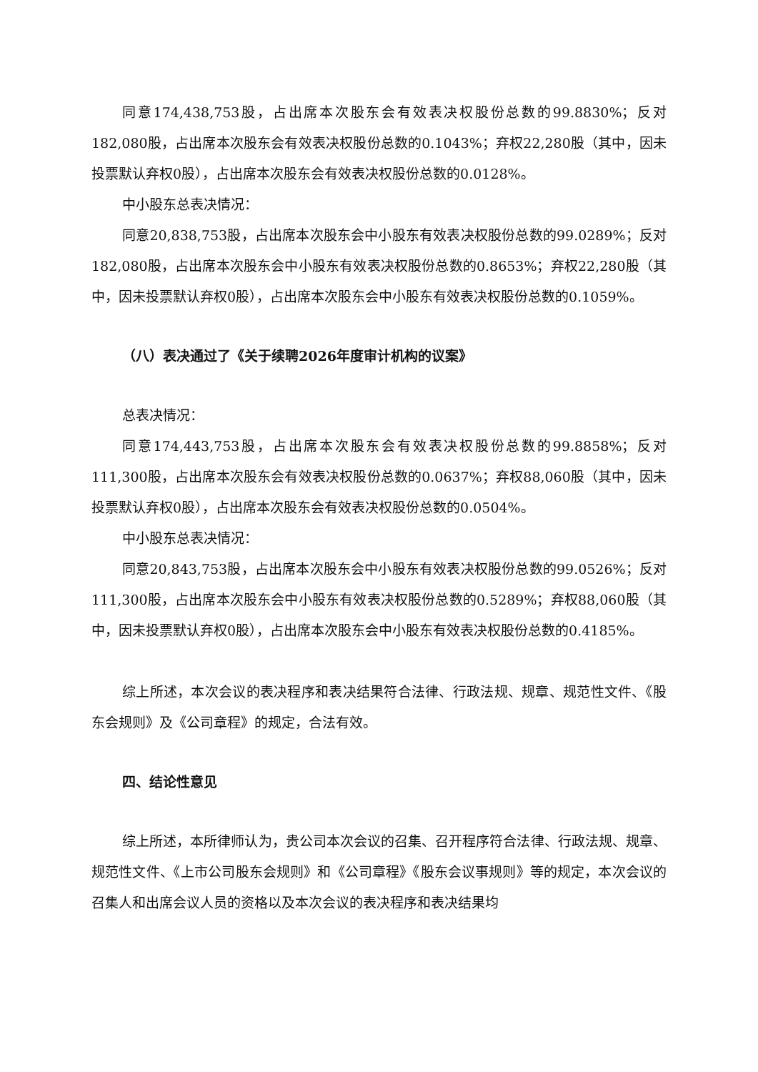同意174,438,753股，占出席本次股东会有效表决权股份总数的99.8830%；反对182,080股，占出席本次股东会有效表决权股份总数的0.1043%；弃权22,280股（其中，因未投票默认弃权0股），占出席本次股东会有效表决权股份总数的0.0128%。
中小股东总表决情况：
同意20,838,753股，占出席本次股东会中小股东有效表决权股份总数的99.0289%；反对182,080股，占出席本次股东会中小股东有效表决权股份总数的0.8653%；弃权22,280股（其中，因未投票默认弃权0股），占出席本次股东会中小股东有效表决权股份总数的0.1059%。
（八）表决通过了《关于续聘2026年度审计机构的议案》
总表决情况：
同意174,443,753股，占出席本次股东会有效表决权股份总数的99.8858%；反对111,300股，占出席本次股东会有效表决权股份总数的0.0637%；弃权88,060股（其中，因未投票默认弃权0股），占出席本次股东会有效表决权股份总数的0.0504%。
中小股东总表决情况：
同意20,843,753股，占出席本次股东会中小股东有效表决权股份总数的99.0526%；反对111,300股，占出席本次股东会中小股东有效表决权股份总数的0.5289%；弃权88,060股（其中，因未投票默认弃权0股），占出席本次股东会中小股东有效表决权股份总数的0.4185%。
综上所述，本次会议的表决程序和表决结果符合法律、行政法规、规章、规范性文件、《股东会规则》及《公司章程》的规定，合法有效。
四、结论性意见
综上所述，本所律师认为，贵公司本次会议的召集、召开程序符合法律、行政法规、规章、规范性文件、《上市公司股东会规则》和《公司章程》《股东会议事规则》等的规定，本次会议的召集人和出席会议人员的资格以及本次会议的表决程序和表决结果均